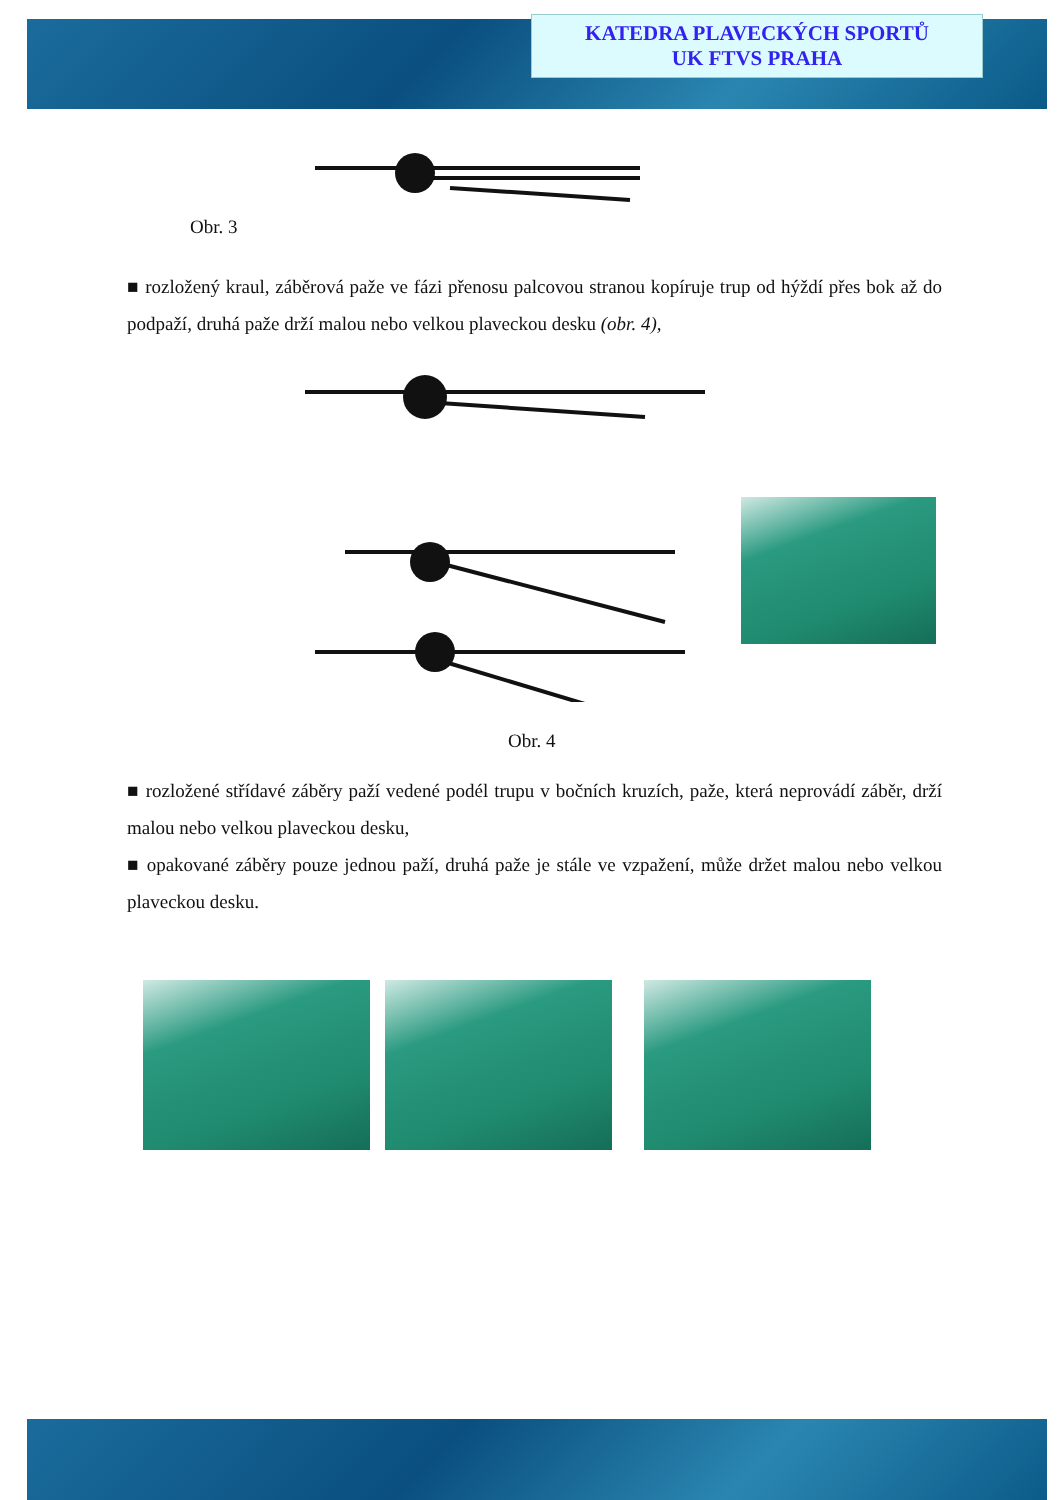KATEDRA PLAVECKÝCH SPORTŮ
UK FTVS PRAHA
Obr. 3
■ rozložený kraul, záběrová paže ve fázi přenosu palcovou stranou kopíruje trup od hýždí přes bok až do podpaží, druhá paže drží malou nebo velkou plaveckou desku (obr. 4),
Obr. 4
■ rozložené střídavé záběry paží vedené podél trupu v bočních kruzích, paže, která neprovádí záběr, drží malou nebo velkou plaveckou desku,
■ opakované záběry pouze jednou paží, druhá paže je stále ve vzpažení, může držet malou nebo velkou plaveckou desku.